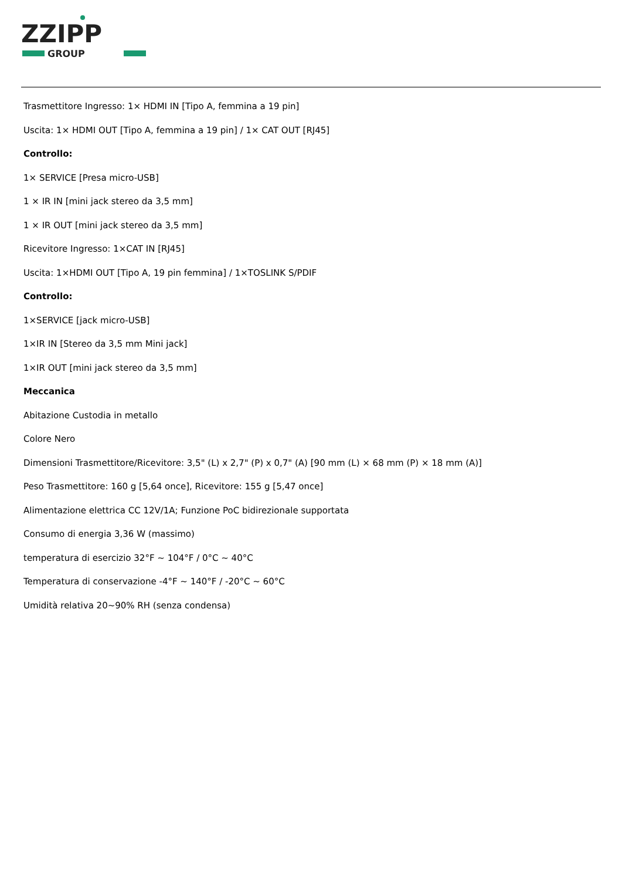ZZIPP
GROUP
Trasmettitore Ingresso: 1× HDMI IN [Tipo A, femmina a 19 pin]
Uscita: 1× HDMI OUT [Tipo A, femmina a 19 pin] / 1× CAT OUT [RJ45]
Controllo:
1× SERVICE [Presa micro-USB]
1 × IR IN [mini jack stereo da 3,5 mm]
1 × IR OUT [mini jack stereo da 3,5 mm]
Ricevitore Ingresso: 1×CAT IN [RJ45]
Uscita: 1×HDMI OUT [Tipo A, 19 pin femmina] / 1×TOSLINK S/PDIF
Controllo:
1×SERVICE [jack micro-USB]
1×IR IN [Stereo da 3,5 mm Mini jack]
1×IR OUT [mini jack stereo da 3,5 mm]
Meccanica
Abitazione Custodia in metallo
Colore Nero
Dimensioni Trasmettitore/Ricevitore: 3,5" (L) x 2,7" (P) x 0,7" (A) [90 mm (L) × 68 mm (P) × 18 mm (A)]
Peso Trasmettitore: 160 g [5,64 once], Ricevitore: 155 g [5,47 once]
Alimentazione elettrica CC 12V/1A; Funzione PoC bidirezionale supportata
Consumo di energia 3,36 W (massimo)
temperatura di esercizio 32°F ~ 104°F / 0°C ~ 40°C
Temperatura di conservazione -4°F ~ 140°F / -20°C ~ 60°C
Umidità relativa 20~90% RH (senza condensa)